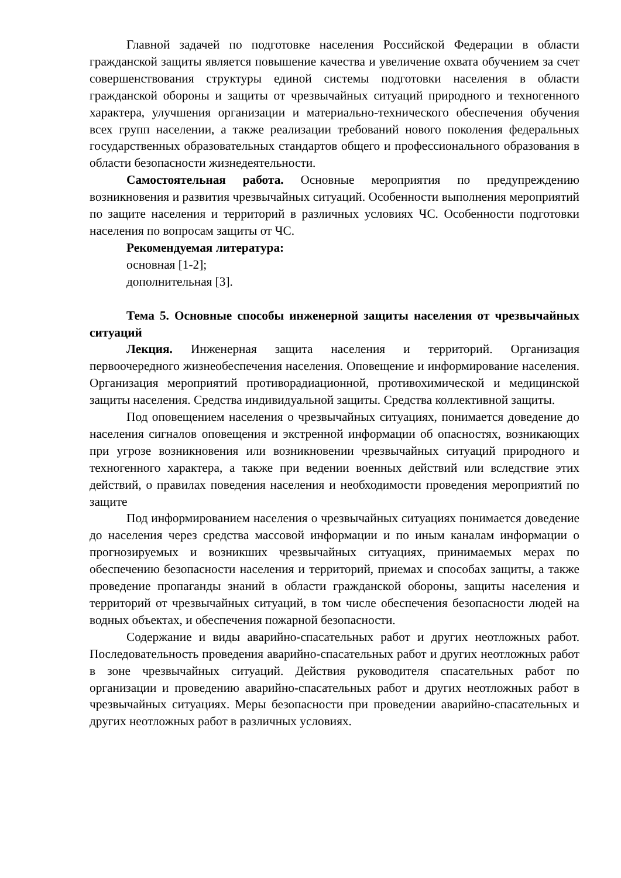Главной задачей по подготовке населения Российской Федерации в области гражданской защиты является повышение качества и увеличение охвата обучением за счет совершенствования структуры единой системы подготовки населения в области гражданской обороны и защиты от чрезвычайных ситуаций природного и техногенного характера, улучшения организации и материально-технического обеспечения обучения всех групп населении, а также реализации требований нового поколения федеральных государственных образовательных стандартов общего и профессионального образования в области безопасности жизнедеятельности.
Самостоятельная работа. Основные мероприятия по предупреждению возникновения и развития чрезвычайных ситуаций. Особенности выполнения мероприятий по защите населения и территорий в различных условиях ЧС. Особенности подготовки населения по вопросам защиты от ЧС.
Рекомендуемая литература:
основная [1-2];
дополнительная [3].
Тема 5. Основные способы инженерной защиты населения от чрезвычайных ситуаций
Лекция. Инженерная защита населения и территорий. Организация первоочередного жизнеобеспечения населения. Оповещение и информирование населения. Организация мероприятий противорадиационной, противохимической и медицинской защиты населения. Средства индивидуальной защиты. Средства коллективной защиты.
Под оповещением населения о чрезвычайных ситуациях, понимается доведение до населения сигналов оповещения и экстренной информации об опасностях, возникающих при угрозе возникновения или возникновении чрезвычайных ситуаций природного и техногенного характера, а также при ведении военных действий или вследствие этих действий, о правилах поведения населения и необходимости проведения мероприятий по защите
Под информированием населения о чрезвычайных ситуациях понимается доведение до населения через средства массовой информации и по иным каналам информации о прогнозируемых и возникших чрезвычайных ситуациях, принимаемых мерах по обеспечению безопасности населения и территорий, приемах и способах защиты, а также проведение пропаганды знаний в области гражданской обороны, защиты населения и территорий от чрезвычайных ситуаций, в том числе обеспечения безопасности людей на водных объектах, и обеспечения пожарной безопасности.
Содержание и виды аварийно-спасательных работ и других неотложных работ. Последовательность проведения аварийно-спасательных работ и других неотложных работ в зоне чрезвычайных ситуаций. Действия руководителя спасательных работ по организации и проведению аварийно-спасательных работ и других неотложных работ в чрезвычайных ситуациях. Меры безопасности при проведении аварийно-спасательных и других неотложных работ в различных условиях.